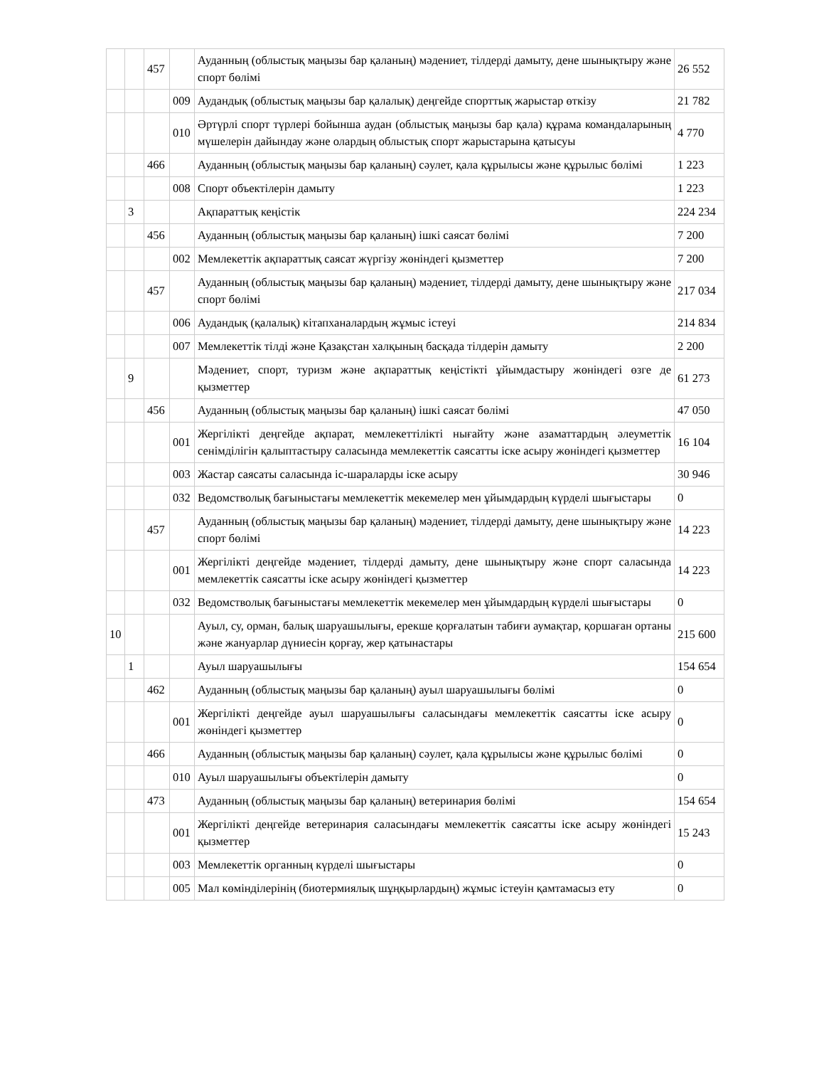| | | 457 | | Ауданның (облыстық маңызы бар қаланың) мәдениет, тілдерді дамыту, дене шынықтыру және спорт бөлімі | 26 552 |
| | | | 009 | Аудандық (облыстық маңызы бар қалалық) деңгейде спорттық жарыстар өткізу | 21 782 |
| | | | 010 | Әртүрлі спорт түрлері бойынша аудан (облыстық маңызы бар қала) құрама командаларының мүшелерін дайындау және олардың облыстық спорт жарыстарына қатысуы | 4 770 |
| | | 466 | | Ауданның (облыстық маңызы бар қаланың) сәулет, қала құрылысы және құрылыс бөлімі | 1 223 |
| | | | 008 | Спорт объектілерін дамыту | 1 223 |
| | 3 | | | Ақпараттық кеңістік | 224 234 |
| | | 456 | | Ауданның (облыстық маңызы бар қаланың) ішкі саясат бөлімі | 7 200 |
| | | | 002 | Мемлекеттік ақпараттық саясат жүргізу жөніндегі қызметтер | 7 200 |
| | | 457 | | Ауданның (облыстық маңызы бар қаланың) мәдениет, тілдерді дамыту, дене шынықтыру және спорт бөлімі | 217 034 |
| | | | 006 | Аудандық (қалалық) кітапханалардың жұмыс істеуі | 214 834 |
| | | | 007 | Мемлекеттік тілді және Қазақстан халқының басқада тілдерін дамыту | 2 200 |
| | 9 | | | Мәдениет, спорт, туризм және ақпараттық кеңістікті ұйымдастыру жөніндегі өзге де қызметтер | 61 273 |
| | | 456 | | Ауданның (облыстық маңызы бар қаланың) ішкі саясат бөлімі | 47 050 |
| | | | 001 | Жергілікті деңгейде ақпарат, мемлекеттілікті нығайту және азаматтардың әлеуметтік сенімділігін қалыптастыру саласында мемлекеттік саясатты іске асыру жөніндегі қызметтер | 16 104 |
| | | | 003 | Жастар саясаты саласында іс-шараларды іске асыру | 30 946 |
| | | | 032 | Ведомстволық бағыныстағы мемлекеттік мекемелер мен ұйымдардың күрделі шығыстары | 0 |
| | | 457 | | Ауданның (облыстық маңызы бар қаланың) мәдениет, тілдерді дамыту, дене шынықтыру және спорт бөлімі | 14 223 |
| | | | 001 | Жергілікті деңгейде мәдениет, тілдерді дамыту, дене шынықтыру және спорт саласында мемлекеттік саясатты іске асыру жөніндегі қызметтер | 14 223 |
| | | | 032 | Ведомстволық бағыныстағы мемлекеттік мекемелер мен ұйымдардың күрделі шығыстары | 0 |
| 10 | | | | Ауыл, су, орман, балық шаруашылығы, ерекше қорғалатын табиғи аумақтар, қоршаған ортаны және жануарлар дүниесін қорғау, жер қатынастары | 215 600 |
| | 1 | | | Ауыл шаруашылығы | 154 654 |
| | | 462 | | Ауданның (облыстық маңызы бар қаланың) ауыл шаруашылығы бөлімі | 0 |
| | | | 001 | Жергілікті деңгейде ауыл шаруашылығы саласындағы мемлекеттік саясатты іске асыру жөніндегі қызметтер | 0 |
| | | 466 | | Ауданның (облыстық маңызы бар қаланың) сәулет, қала құрылысы және құрылыс бөлімі | 0 |
| | | | 010 | Ауыл шаруашылығы объектілерін дамыту | 0 |
| | | 473 | | Ауданның (облыстық маңызы бар қаланың) ветеринария бөлімі | 154 654 |
| | | | 001 | Жергілікті деңгейде ветеринария саласындағы мемлекеттік саясатты іске асыру жөніндегі қызметтер | 15 243 |
| | | | 003 | Мемлекеттік органның күрделі шығыстары | 0 |
| | | | 005 | Мал көміндiлерiнiң (биотермиялық шұңқырлардың) жұмыс iстеуiн қамтамасыз ету | 0 |